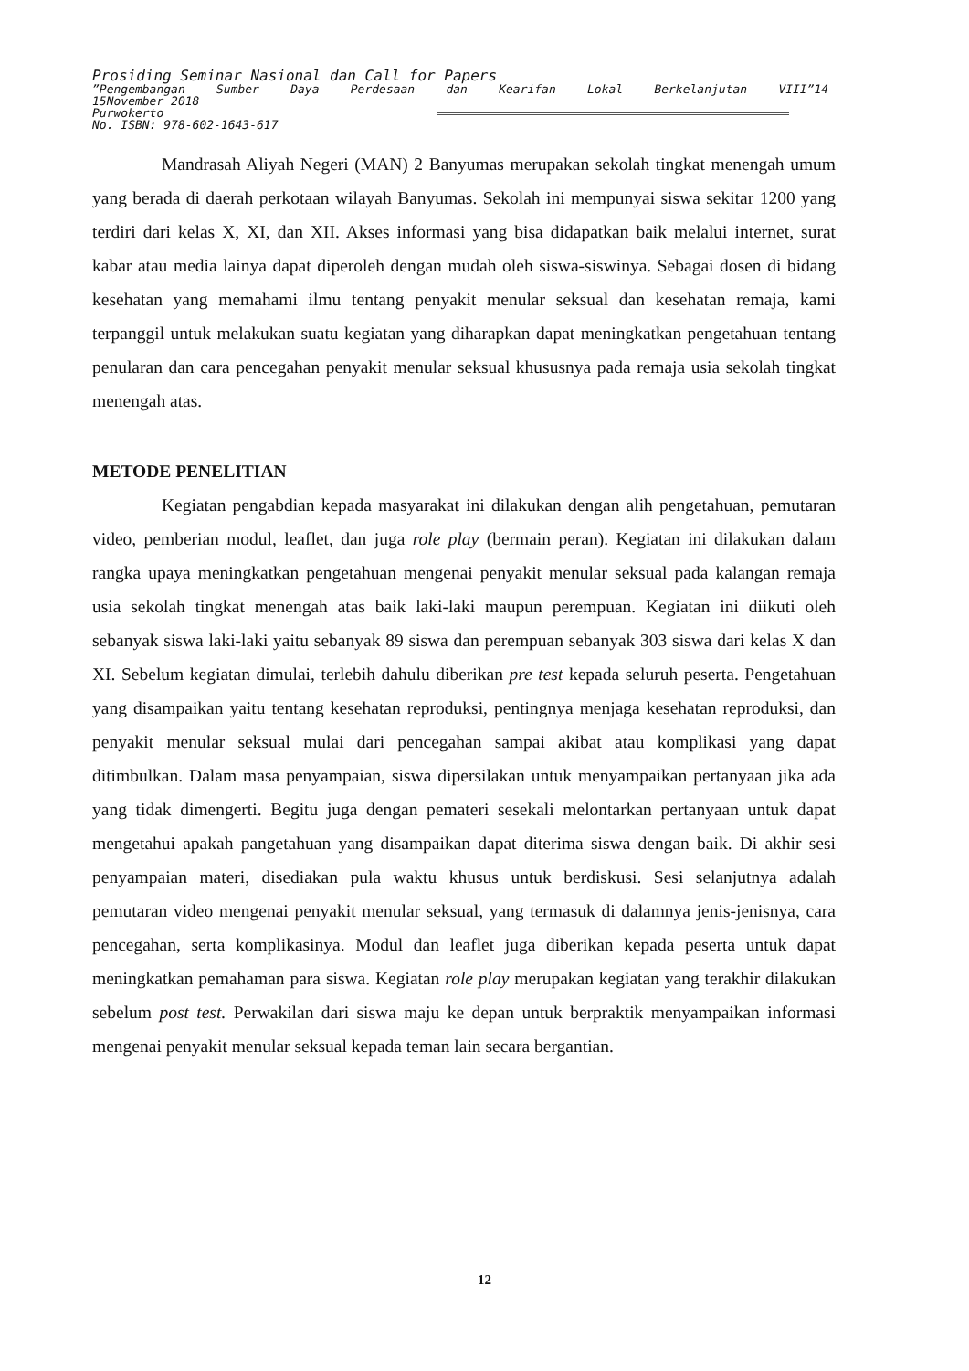Prosiding Seminar Nasional dan Call for Papers
”Pengembangan Sumber Daya Perdesaan dan Kearifan Lokal Berkelanjutan VIII”14-
15November 2018
Purwokerto
No. ISBN: 978-602-1643-617
Mandrasah Aliyah Negeri (MAN) 2 Banyumas merupakan sekolah tingkat menengah umum yang berada di daerah perkotaan wilayah Banyumas. Sekolah ini mempunyai siswa sekitar 1200 yang terdiri dari kelas X, XI, dan XII. Akses informasi yang bisa didapatkan baik melalui internet, surat kabar atau media lainya dapat diperoleh dengan mudah oleh siswa-siswinya. Sebagai dosen di bidang kesehatan yang memahami ilmu tentang penyakit menular seksual dan kesehatan remaja, kami terpanggil untuk melakukan suatu kegiatan yang diharapkan dapat meningkatkan pengetahuan tentang penularan dan cara pencegahan penyakit menular seksual khususnya pada remaja usia sekolah tingkat menengah atas.
METODE PENELITIAN
Kegiatan pengabdian kepada masyarakat ini dilakukan dengan alih pengetahuan, pemutaran video, pemberian modul, leaflet, dan juga role play (bermain peran). Kegiatan ini dilakukan dalam rangka upaya meningkatkan pengetahuan mengenai penyakit menular seksual pada kalangan remaja usia sekolah tingkat menengah atas baik laki-laki maupun perempuan. Kegiatan ini diikuti oleh sebanyak siswa laki-laki yaitu sebanyak 89 siswa dan perempuan sebanyak 303 siswa dari kelas X dan XI. Sebelum kegiatan dimulai, terlebih dahulu diberikan pre test kepada seluruh peserta. Pengetahuan yang disampaikan yaitu tentang kesehatan reproduksi, pentingnya menjaga kesehatan reproduksi, dan penyakit menular seksual mulai dari pencegahan sampai akibat atau komplikasi yang dapat ditimbulkan. Dalam masa penyampaian, siswa dipersilakan untuk menyampaikan pertanyaan jika ada yang tidak dimengerti. Begitu juga dengan pemateri sesekali melontarkan pertanyaan untuk dapat mengetahui apakah pangetahuan yang disampaikan dapat diterima siswa dengan baik. Di akhir sesi penyampaian materi, disediakan pula waktu khusus untuk berdiskusi. Sesi selanjutnya adalah pemutaran video mengenai penyakit menular seksual, yang termasuk di dalamnya jenis-jenisnya, cara pencegahan, serta komplikasinya. Modul dan leaflet juga diberikan kepada peserta untuk dapat meningkatkan pemahaman para siswa. Kegiatan role play merupakan kegiatan yang terakhir dilakukan sebelum post test. Perwakilan dari siswa maju ke depan untuk berpraktik menyampaikan informasi mengenai penyakit menular seksual kepada teman lain secara bergantian.
12